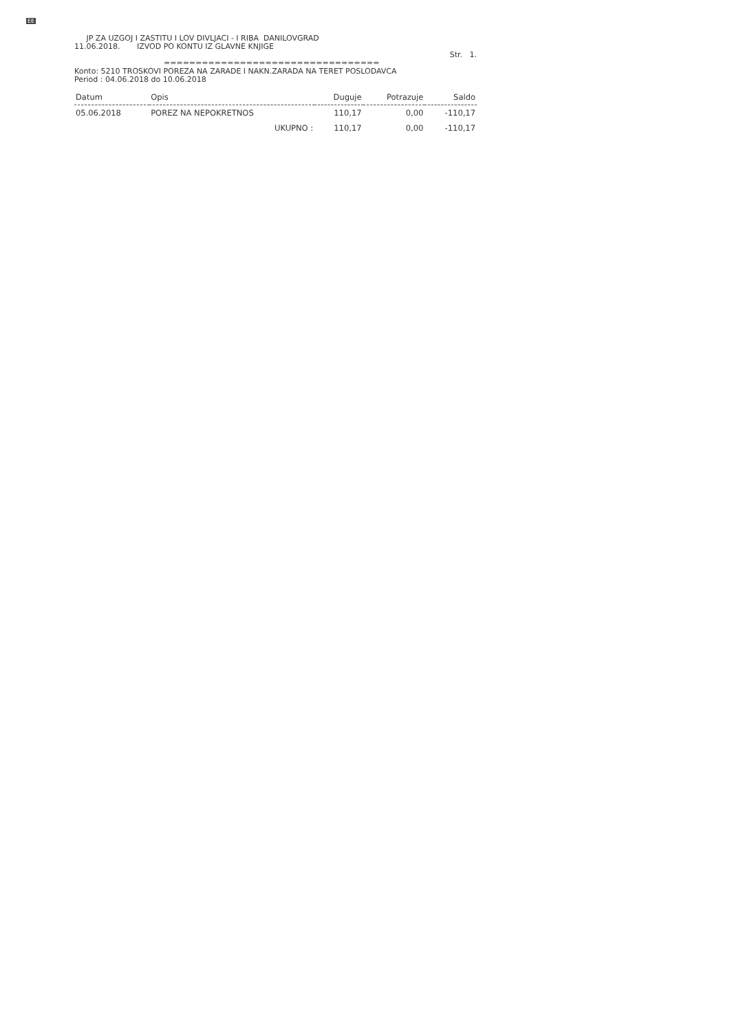EE
JP ZA UZGOJ I ZASTITU I LOV DIVLJACI - I RIBA DANILOVGRAD
11.06.2018. IZVOD PO KONTU IZ GLAVNE KNJIGE
Str. 1.
==================================
Konto: 5210 TROSKOVI POREZA NA ZARADE I NAKN.ZARADA NA TERET POSLODAVCA
Period : 04.06.2018 do 10.06.2018
| Datum | Opis | Duguje | Potrazuje | Saldo |
| --- | --- | --- | --- | --- |
| 05.06.2018 | POREZ NA NEPOKRETNOS | 110,17 | 0,00 | -110,17 |
| | UKUPNO : | 110,17 | 0,00 | -110,17 |